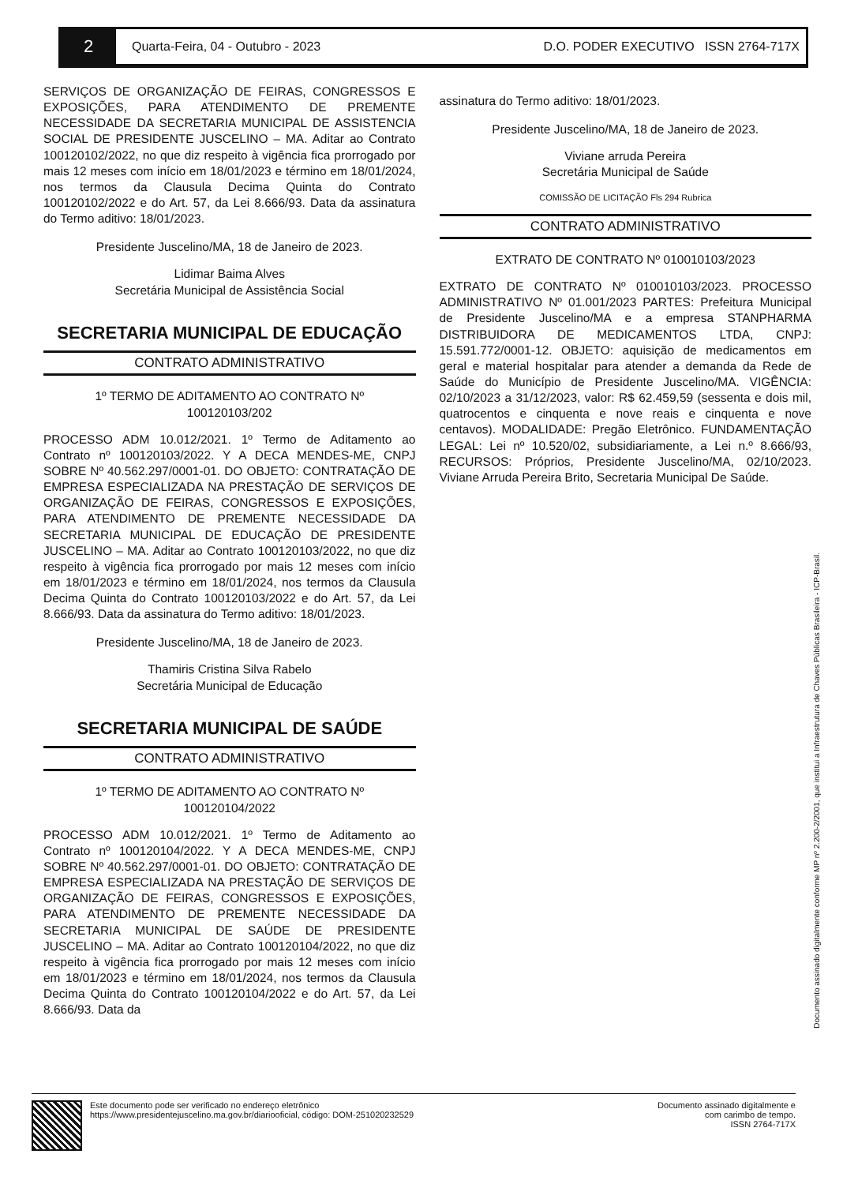2
Quarta-Feira, 04 - Outubro - 2023
D.O. PODER EXECUTIVO ISSN 2764-717X
SERVIÇOS DE ORGANIZAÇÃO DE FEIRAS, CONGRESSOS E EXPOSIÇÕES, PARA ATENDIMENTO DE PREMENTE NECESSIDADE DA SECRETARIA MUNICIPAL DE ASSISTENCIA SOCIAL DE PRESIDENTE JUSCELINO – MA. Aditar ao Contrato 100120102/2022, no que diz respeito à vigência fica prorrogado por mais 12 meses com início em 18/01/2023 e término em 18/01/2024, nos termos da Clausula Decima Quinta do Contrato 100120102/2022 e do Art. 57, da Lei 8.666/93. Data da assinatura do Termo aditivo: 18/01/2023.
Presidente Juscelino/MA, 18 de Janeiro de 2023.
Lidimar Baima Alves
Secretária Municipal de Assistência Social
SECRETARIA MUNICIPAL DE EDUCAÇÃO
CONTRATO ADMINISTRATIVO
1º TERMO DE ADITAMENTO AO CONTRATO Nº
100120103/202
PROCESSO ADM 10.012/2021. 1º Termo de Aditamento ao Contrato nº 100120103/2022. Y A DECA MENDES-ME, CNPJ SOBRE Nº 40.562.297/0001-01. DO OBJETO: CONTRATAÇÃO DE EMPRESA ESPECIALIZADA NA PRESTAÇÃO DE SERVIÇOS DE ORGANIZAÇÃO DE FEIRAS, CONGRESSOS E EXPOSIÇÕES, PARA ATENDIMENTO DE PREMENTE NECESSIDADE DA SECRETARIA MUNICIPAL DE EDUCAÇÃO DE PRESIDENTE JUSCELINO – MA. Aditar ao Contrato 100120103/2022, no que diz respeito à vigência fica prorrogado por mais 12 meses com início em 18/01/2023 e término em 18/01/2024, nos termos da Clausula Decima Quinta do Contrato 100120103/2022 e do Art. 57, da Lei 8.666/93. Data da assinatura do Termo aditivo: 18/01/2023.
Presidente Juscelino/MA, 18 de Janeiro de 2023.
Thamiris Cristina Silva Rabelo
Secretária Municipal de Educação
SECRETARIA MUNICIPAL DE SAÚDE
CONTRATO ADMINISTRATIVO
1º TERMO DE ADITAMENTO AO CONTRATO Nº
100120104/2022
PROCESSO ADM 10.012/2021. 1º Termo de Aditamento ao Contrato nº 100120104/2022. Y A DECA MENDES-ME, CNPJ SOBRE Nº 40.562.297/0001-01. DO OBJETO: CONTRATAÇÃO DE EMPRESA ESPECIALIZADA NA PRESTAÇÃO DE SERVIÇOS DE ORGANIZAÇÃO DE FEIRAS, CONGRESSOS E EXPOSIÇÕES, PARA ATENDIMENTO DE PREMENTE NECESSIDADE DA SECRETARIA MUNICIPAL DE SAÚDE DE PRESIDENTE JUSCELINO – MA. Aditar ao Contrato 100120104/2022, no que diz respeito à vigência fica prorrogado por mais 12 meses com início em 18/01/2023 e término em 18/01/2024, nos termos da Clausula Decima Quinta do Contrato 100120104/2022 e do Art. 57, da Lei 8.666/93. Data da
assinatura do Termo aditivo: 18/01/2023.
Presidente Juscelino/MA, 18 de Janeiro de 2023.
Viviane arruda Pereira
Secretária Municipal de Saúde
COMISSÃO DE LICITAÇÃO Fls 294 Rubrica
CONTRATO ADMINISTRATIVO
EXTRATO DE CONTRATO Nº 010010103/2023
EXTRATO DE CONTRATO Nº 010010103/2023. PROCESSO ADMINISTRATIVO Nº 01.001/2023 PARTES: Prefeitura Municipal de Presidente Juscelino/MA e a empresa STANPHARMA DISTRIBUIDORA DE MEDICAMENTOS LTDA, CNPJ: 15.591.772/0001-12. OBJETO: aquisição de medicamentos em geral e material hospitalar para atender a demanda da Rede de Saúde do Município de Presidente Juscelino/MA. VIGÊNCIA: 02/10/2023 a 31/12/2023, valor: R$ 62.459,59 (sessenta e dois mil, quatrocentos e cinquenta e nove reais e cinquenta e nove centavos). MODALIDADE: Pregão Eletrônico. FUNDAMENTAÇÃO LEGAL: Lei nº 10.520/02, subsidiariamente, a Lei n.º 8.666/93, RECURSOS: Próprios, Presidente Juscelino/MA, 02/10/2023. Viviane Arruda Pereira Brito, Secretaria Municipal De Saúde.
Documento assinado digitalmente conforme MP nº 2.200-2/2001, que institui a Infraestrutura de Chaves Públicas Brasileira - ICP-Brasil.
Este documento pode ser verificado no endereço eletrônico
https://www.presidentejuscelino.ma.gov.br/diariooficial, código: DOM-251020232529
Documento assinado digitalmente e
com carimbo de tempo.
ISSN 2764-717X